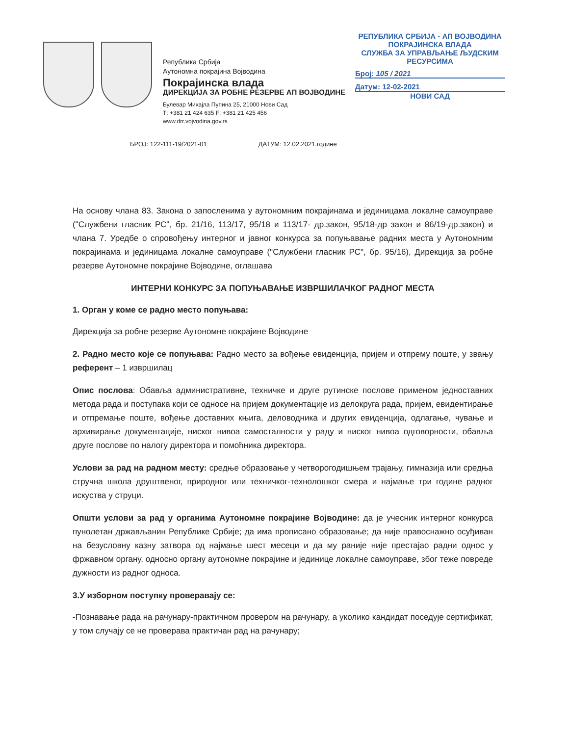Република Србија
Аутономна покрајина Војводина
Покрајинска влада
ДИРЕКЦИЈА ЗА РОБНЕ РЕЗЕРВЕ АП ВОЈВОДИНЕ
Булевар Михајла Пупина 25, 21000 Нови Сад
Т: +381 21 424 635 F: +381 21 425 456
www.drr.vojvodina.gov.rs
РЕПУБЛИКА СРБИЈА - АП ВОЈВОДИНА
ПОКРАЈИНСКА ВЛАДА
СЛУЖБА ЗА УПРАВЉАЊЕ ЉУДСКИМ
РЕСУРСИМА
Број: 105 / 2021
Датум: 12-02-2021
НОВИ САД
БРОЈ: 122-111-19/2021-01 ДАТУМ: 12.02.2021.године
На основу члана 83. Закона о запосленима у аутономним покрајинама и јединицама локалне самоуправе ("Службени гласник РС", бр. 21/16, 113/17, 95/18 и 113/17- др.закон, 95/18-др закон и 86/19-др.закон) и члана 7. Уредбе о спровођењу интерног и јавног конкурса за попуњавање радних места у Аутономним покрајинама и јединицама локалне самоуправе ("Службени гласник РС", бр. 95/16), Дирекција за робне резерве Аутономне покрајине Војводине, оглашава
ИНТЕРНИ КОНКУРС ЗА ПОПУЊАВАЊЕ ИЗВРШИЛАЧКОГ РАДНОГ МЕСТА
1. Орган у коме се радно место попуњава:
Дирекција за робне резерве Аутономне покрајине Војводине
2. Радно место које се попуњава: Радно место за вођење евиденција, пријем и отпрему поште, у звању референт – 1 извршилац
Опис послова: Обавља административне, техничке и друге рутинске послове применом једноставних метода рада и поступака који се односе на пријем документације из делокруга рада, пријем, евидентирање и отпремање поште, вођење доставних књига, деловодника и других евиденција, одлагање, чување и архивирање документације, ниског нивоа самосталности у раду и ниског нивоа одговорности, обавља друге послове по налогу директора и помоћника директора.
Услови за рад на радном месту: средње образовање у четворогодишњем трајању, гимназија или средња стручна школа друштвеног, природног или техничког-технолошког смера и најмање три године радног искуства у струци.
Општи услови за рад у органима Аутономне покрајине Војводине: да је учесник интерног конкурса пунолетан држављанин Републике Србије; да има прописано образовање; да није правоснажно осуђиван на безусловну казну затвора од најмање шест месеци и да му раније није престајао радни однос у фржавном органу, односно органу аутономне покрајине и јединице локалне самоуправе, због теже повреде дужности из радног односа.
3.У изборном поступку проверавају се:
-Познавање рада на рачунару-практичном провером на рачунару, а уколико кандидат поседује сертификат, у том случају се не проверава практичан рад на рачунару;